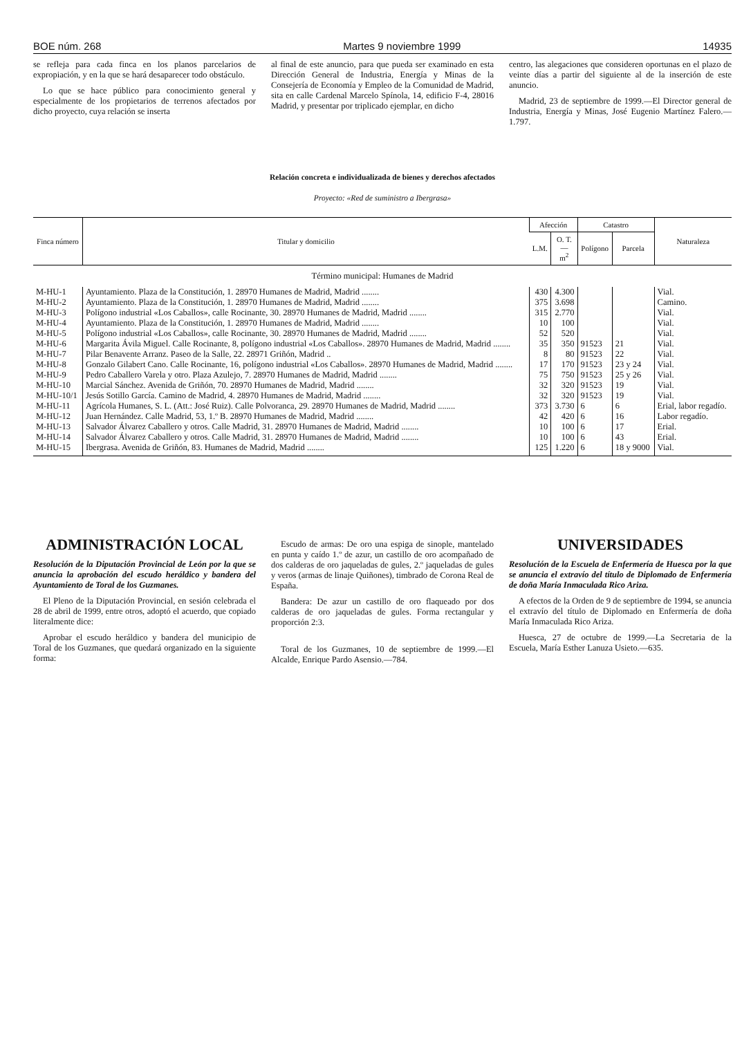BOE núm. 268 Martes 9 noviembre 1999 14935
se refleja para cada finca en los planos parcelarios de expropiación, y en la que se hará desaparecer todo obstáculo.
Lo que se hace público para conocimiento general y especialmente de los propietarios de terrenos afectados por dicho proyecto, cuya relación se inserta
al final de este anuncio, para que pueda ser examinado en esta Dirección General de Industria, Energía y Minas de la Consejería de Economía y Empleo de la Comunidad de Madrid, sita en calle Cardenal Marcelo Spínola, 14, edificio F-4, 28016 Madrid, y presentar por triplicado ejemplar, en dicho
centro, las alegaciones que consideren oportunas en el plazo de veinte días a partir del siguiente al de la inserción de este anuncio.
Madrid, 23 de septiembre de 1999.—El Director general de Industria, Energía y Minas, José Eugenio Martínez Falero.—1.797.
Relación concreta e individualizada de bienes y derechos afectados
Proyecto: «Red de suministro a Ibergrasa»
| Finca número | Titular y domicilio | Afección | | Catastro | | Naturaleza |
| --- | --- | --- | --- | --- | --- | --- |
| | | L.M. | O. T. — m<sup>2</sup> | Polígono | Parcela | |
| Término municipal: Humanes de Madrid | | | | | | |
| M-HU-1 | Ayuntamiento. Plaza de la Constitución, 1. 28970 Humanes de Madrid, Madrid ........ | 430 | 4.300 | | | Vial. |
| M-HU-2 | Ayuntamiento. Plaza de la Constitución, 1. 28970 Humanes de Madrid, Madrid ........ | 375 | 3.698 | | | Camino. |
| M-HU-3 | Polígono industrial «Los Caballos», calle Rocinante, 30. 28970 Humanes de Madrid, Madrid ........ | 315 | 2.770 | | | Vial. |
| M-HU-4 | Ayuntamiento. Plaza de la Constitución, 1. 28970 Humanes de Madrid, Madrid ........ | 10 | 100 | | | Vial. |
| M-HU-5 | Polígono industrial «Los Caballos», calle Rocinante, 30. 28970 Humanes de Madrid, Madrid ........ | 52 | 520 | | | Vial. |
| M-HU-6 | Margarita Ávila Miguel. Calle Rocinante, 8, polígono industrial «Los Caballos». 28970 Humanes de Madrid, Madrid ........ | 35 | 350 | 91523 | 21 | Vial. |
| M-HU-7 | Pilar Benavente Arranz. Paseo de la Salle, 22. 28971 Griñón, Madrid .. | 8 | 80 | 91523 | 22 | Vial. |
| M-HU-8 | Gonzalo Gilabert Cano. Calle Rocinante, 16, polígono industrial «Los Caballos». 28970 Humanes de Madrid, Madrid ........ | 17 | 170 | 91523 | 23 y 24 | Vial. |
| M-HU-9 | Pedro Caballero Varela y otro. Plaza Azulejo, 7. 28970 Humanes de Madrid, Madrid ........ | 75 | 750 | 91523 | 25 y 26 | Vial. |
| M-HU-10 | Marcial Sánchez. Avenida de Griñón, 70. 28970 Humanes de Madrid, Madrid ........ | 32 | 320 | 91523 | 19 | Vial. |
| M-HU-10/1 | Jesús Sotillo García. Camino de Madrid, 4. 28970 Humanes de Madrid, Madrid ........ | 32 | 320 | 91523 | 19 | Vial. |
| M-HU-11 | Agrícola Humanes, S. L. (Att.: José Ruiz). Calle Polvoranca, 29. 28970 Humanes de Madrid, Madrid ........ | 373 | 3.730 | 6 | 6 | Erial, labor regadío. |
| M-HU-12 | Juan Hernández. Calle Madrid, 53, 1.º B. 28970 Humanes de Madrid, Madrid ........ | 42 | 420 | 6 | 16 | Labor regadío. |
| M-HU-13 | Salvador Álvarez Caballero y otros. Calle Madrid, 31. 28970 Humanes de Madrid, Madrid ........ | 10 | 100 | 6 | 17 | Erial. |
| M-HU-14 | Salvador Álvarez Caballero y otros. Calle Madrid, 31. 28970 Humanes de Madrid, Madrid ........ | 10 | 100 | 6 | 43 | Erial. |
| M-HU-15 | Ibergrasa. Avenida de Griñón, 83. Humanes de Madrid, Madrid ........ | 125 | 1.220 | 6 | 18 y 9000 | Vial. |
ADMINISTRACIÓN LOCAL
Resolución de la Diputación Provincial de León por la que se anuncia la aprobación del escudo heráldico y bandera del Ayuntamiento de Toral de los Guzmanes.
El Pleno de la Diputación Provincial, en sesión celebrada el 28 de abril de 1999, entre otros, adoptó el acuerdo, que copiado literalmente dice:
Aprobar el escudo heráldico y bandera del municipio de Toral de los Guzmanes, que quedará organizado en la siguiente forma:
Escudo de armas: De oro una espiga de sinople, mantelado en punta y caído 1.º de azur, un castillo de oro acompañado de dos calderas de oro jaqueladas de gules, 2.º jaqueladas de gules y veros (armas de linaje Quiñones), timbrado de Corona Real de España.
Bandera: De azur un castillo de oro flaqueado por dos calderas de oro jaqueladas de gules. Forma rectangular y proporción 2:3.
Toral de los Guzmanes, 10 de septiembre de 1999.—El Alcalde, Enrique Pardo Asensio.—784.
UNIVERSIDADES
Resolución de la Escuela de Enfermería de Huesca por la que se anuncia el extravío del título de Diplomado de Enfermería de doña María Inmaculada Rico Ariza.
A efectos de la Orden de 9 de septiembre de 1994, se anuncia el extravío del título de Diplomado en Enfermería de doña María Inmaculada Rico Ariza.
Huesca, 27 de octubre de 1999.—La Secretaria de la Escuela, María Esther Lanuza Usieto.—635.